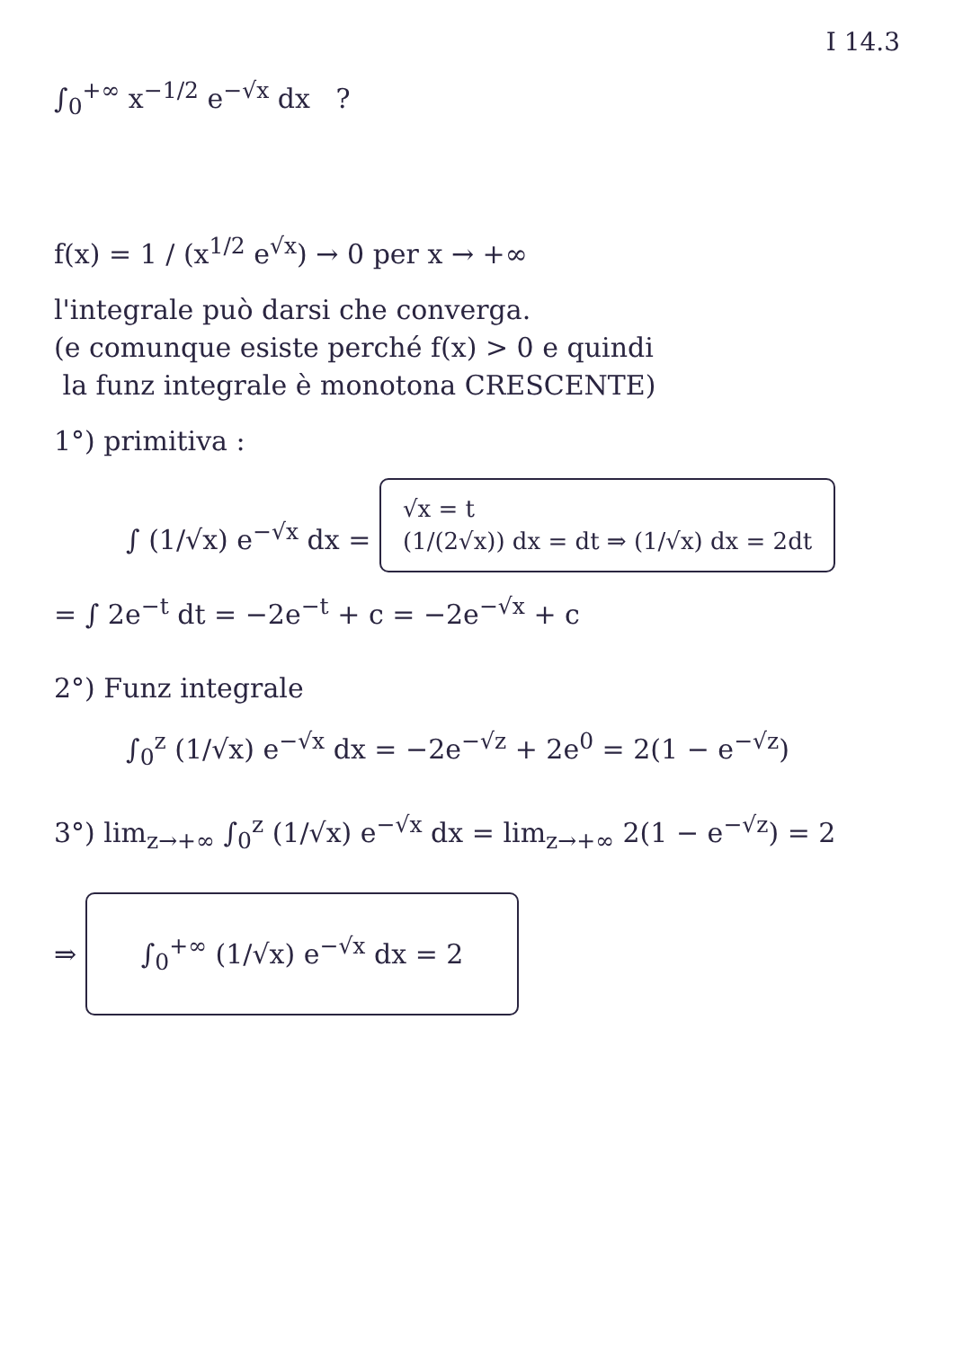I 14.3
∫<sub>0</sub><sup>+∞</sup> x<sup>−1/2</sup> e<sup>−√x</sup> dx ?
f(x) = 1 / (x<sup>1/2</sup> e<sup>√x</sup>) → 0 per x → +∞
l'integrale può darsi che converga.
(e comunque esiste perché f(x) > 0 e quindi
la funz integrale è monotona CRESCENTE)
1°) primitiva :
∫ (1/√x) e<sup>−√x</sup> dx = √x = t
(1/(2√x)) dx = dt ⇒ (1/√x) dx = 2dt
= ∫ 2e<sup>−t</sup> dt = −2e<sup>−t</sup> + c = −2e<sup>−√x</sup> + c
2°) Funz integrale
∫<sub>0</sub><sup>z</sup> (1/√x) e<sup>−√x</sup> dx = −2e<sup>−√z</sup> + 2e<sup>0</sup> = 2(1 − e<sup>−√z</sup>)
3°) lim<sub>z→+∞</sub> ∫<sub>0</sub><sup>z</sup> (1/√x) e<sup>−√x</sup> dx = lim<sub>z→+∞</sub> 2(1 − e<sup>−√z</sup>) = 2
⇒ ∫<sub>0</sub><sup>+∞</sup> (1/√x) e<sup>−√x</sup> dx = 2